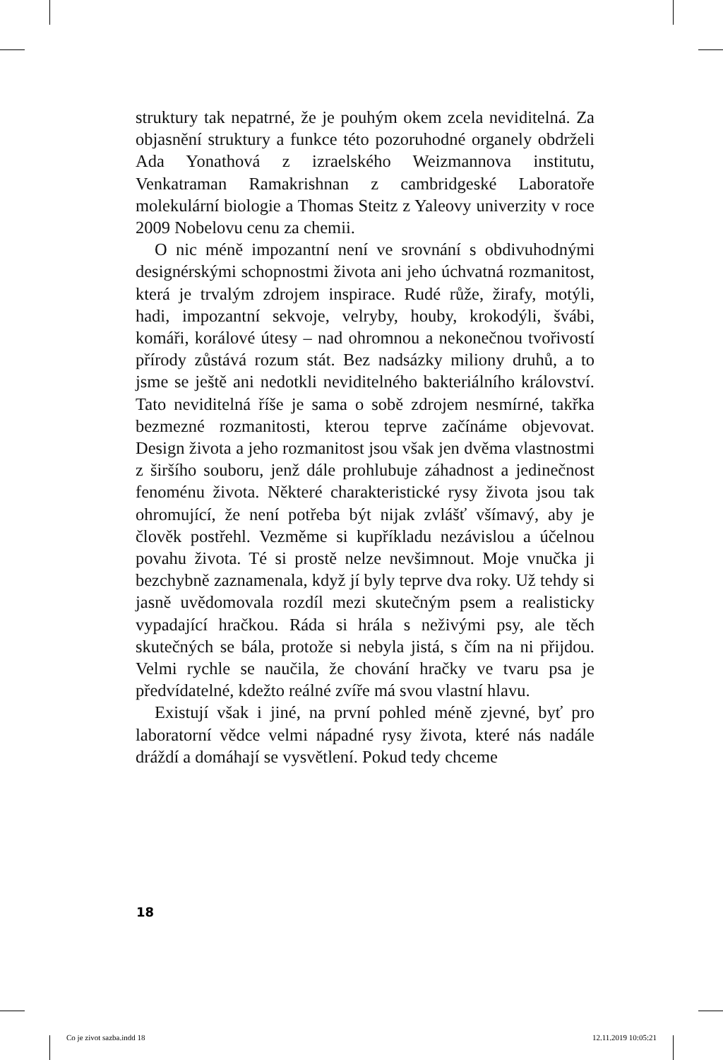struktury tak nepatrné, že je pouhým okem zcela neviditelná. Za objasnění struktury a funkce této pozoruhodné organely obdrželi Ada Yonathová z izraelského Weizmannova institutu, Venkatraman Ramakrishnan z cambridgeské Laboratoře molekulární biologie a Thomas Steitz z Yaleovy univerzity v roce 2009 Nobelovu cenu za chemii.
O nic méně impozantní není ve srovnání s obdivuhodnými designérskými schopnostmi života ani jeho úchvatná rozmanitost, která je trvalým zdrojem inspirace. Rudé růže, žirafy, motýli, hadi, impozantní sekvoje, velryby, houby, krokodýli, švábi, komáři, korálové útesy – nad ohromnou a nekonečnou tvořivostí přírody zůstává rozum stát. Bez nadsázky miliony druhů, a to jsme se ještě ani nedotkli neviditelného bakteriálního království. Tato neviditelná říše je sama o sobě zdrojem nesmírné, takřka bezmezné rozmanitosti, kterou teprve začínáme objevovat. Design života a jeho rozmanitost jsou však jen dvěma vlastnostmi z širšího souboru, jenž dále prohlubuje záhadnost a jedinečnost fenoménu života. Některé charakteristické rysy života jsou tak ohromující, že není potřeba být nijak zvlášť všímavý, aby je člověk postřehl. Vezměme si kupříkladu nezávislou a účelnou povahu života. Té si prostě nelze nevšimnout. Moje vnučka ji bezchybně zaznamenala, když jí byly teprve dva roky. Už tehdy si jasně uvědomovala rozdíl mezi skutečným psem a realisticky vypadající hračkou. Ráda si hrála s neživými psy, ale těch skutečných se bála, protože si nebyla jistá, s čím na ni přijdou. Velmi rychle se naučila, že chování hračky ve tvaru psa je předvídatelné, kdežto reálné zvíře má svou vlastní hlavu.
Existují však i jiné, na první pohled méně zjevné, byť pro laboratorní vědce velmi nápadné rysy života, které nás nadále dráždí a domáhají se vysvětlení. Pokud tedy chceme
18
Co je zivot sazba.indd 18 12.11.2019 10:05:21